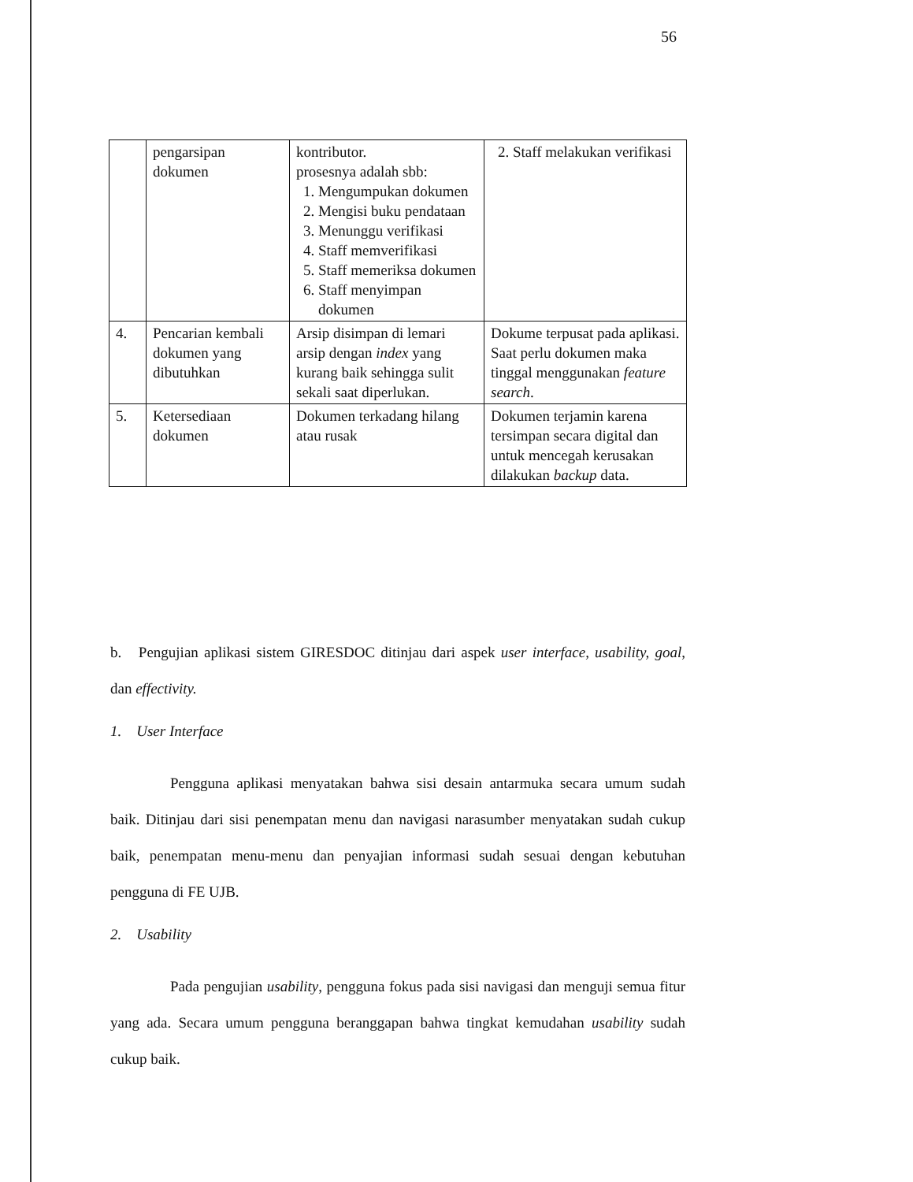56
| | pengarsipan dokumen | kontributor. prosesnya adalah sbb: 1. Mengumpukan dokumen 2. Mengisi buku pendataan 3. Menunggu verifikasi 4. Staff memverifikasi 5. Staff memeriksa dokumen 6. Staff menyimpan dokumen | 2. Staff melakukan verifikasi |
| 4. | Pencarian kembali dokumen yang dibutuhkan | Arsip disimpan di lemari arsip dengan index yang kurang baik sehingga sulit sekali saat diperlukan. | Dokume terpusat pada aplikasi. Saat perlu dokumen maka tinggal menggunakan feature search . |
| 5. | Ketersediaan dokumen | Dokumen terkadang hilang atau rusak | Dokumen terjamin karena tersimpan secara digital dan untuk mencegah kerusakan dilakukan backup data. |
b. Pengujian aplikasi sistem GIRESDOC ditinjau dari aspek user interface, usability, goal, dan effectivity.
1. User Interface
Pengguna aplikasi menyatakan bahwa sisi desain antarmuka secara umum sudah baik. Ditinjau dari sisi penempatan menu dan navigasi narasumber menyatakan sudah cukup baik, penempatan menu-menu dan penyajian informasi sudah sesuai dengan kebutuhan pengguna di FE UJB.
2. Usability
Pada pengujian usability, pengguna fokus pada sisi navigasi dan menguji semua fitur yang ada. Secara umum pengguna beranggapan bahwa tingkat kemudahan usability sudah cukup baik.